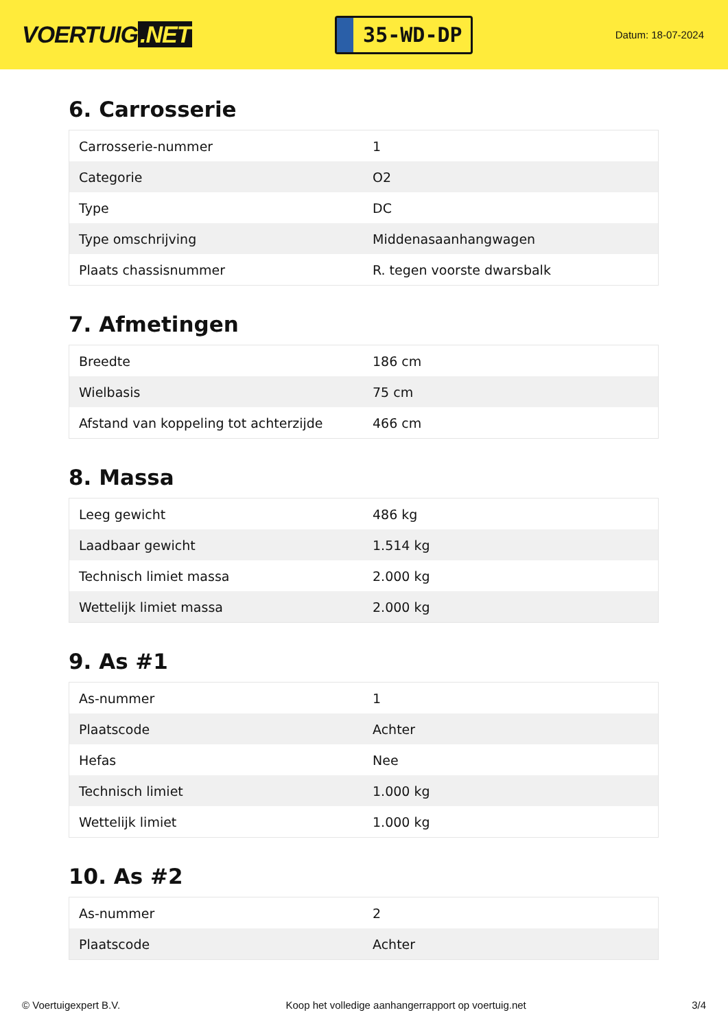VOERTUIG.NET
35-WD-DP
Datum: 18-07-2024
6. Carrosserie
| Carrosserie-nummer | 1 |
| Categorie | O2 |
| Type | DC |
| Type omschrijving | Middenasaanhangwagen |
| Plaats chassisnummer | R. tegen voorste dwarsbalk |
7. Afmetingen
| Breedte | 186 cm |
| Wielbasis | 75 cm |
| Afstand van koppeling tot achterzijde | 466 cm |
8. Massa
| Leeg gewicht | 486 kg |
| Laadbaar gewicht | 1.514 kg |
| Technisch limiet massa | 2.000 kg |
| Wettelijk limiet massa | 2.000 kg |
9. As #1
| As-nummer | 1 |
| Plaatscode | Achter |
| Hefas | Nee |
| Technisch limiet | 1.000 kg |
| Wettelijk limiet | 1.000 kg |
10. As #2
| As-nummer | 2 |
| Plaatscode | Achter |
© Voertuigexpert B.V. Koop het volledige aanhangerrapport op voertuig.net 3/4